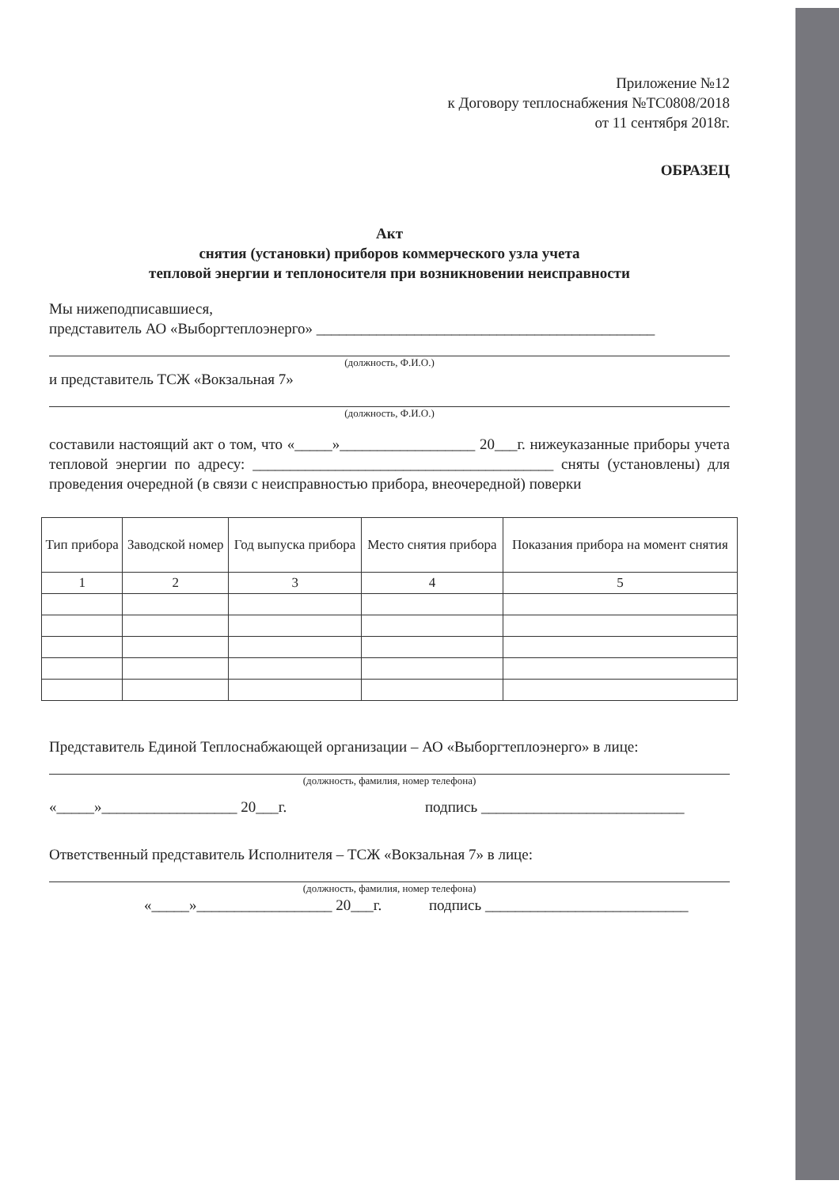Приложение №12
к Договору теплоснабжения №ТС0808/2018
от 11 сентября 2018г.
ОБРАЗЕЦ
Акт
снятия (установки) приборов коммерческого узла учета
тепловой энергии и теплоносителя при возникновении неисправности
Мы нижеподписавшиеся,
представитель АО «Выборгтеплоэнерго» _____________________________________________
(должность, Ф.И.О.)
и представитель ТСЖ «Вокзальная 7»
(должность, Ф.И.О.)
составили настоящий акт о том, что «_____»__________________ 20___г. нижеуказанные приборы учета тепловой энергии по адресу: ________________________________________ сняты (установлены) для проведения очередной (в связи с неисправностью прибора, внеочередной) поверки
| Тип прибора | Заводской номер | Год выпуска прибора | Место снятия прибора | Показания прибора на момент снятия |
| --- | --- | --- | --- | --- |
| 1 | 2 | 3 | 4 | 5 |
Представитель Единой Теплоснабжающей организации – АО «Выборгтеплоэнерго» в лице:
(должность, фамилия, номер телефона)
«_____»__________________ 20___г. подпись ___________________________
Ответственный представитель Исполнителя – ТСЖ «Вокзальная 7» в лице:
(должность, фамилия, номер телефона)
«_____»__________________ 20___г. подпись ___________________________